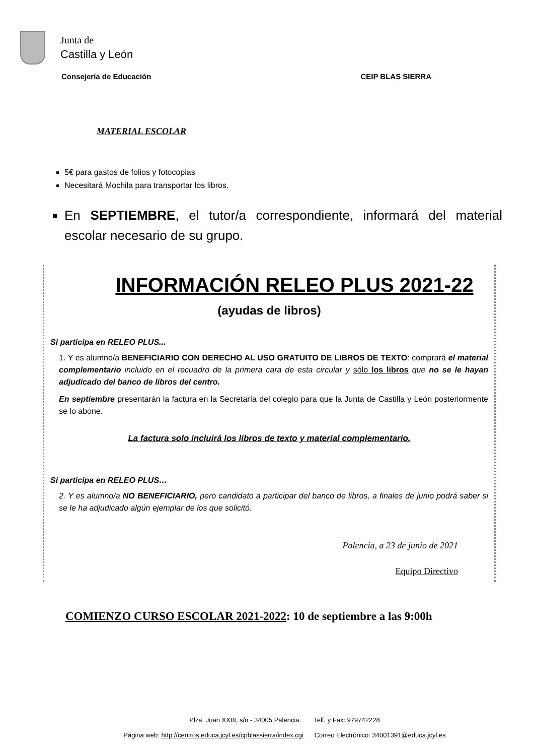Junta de
Castilla y León
Consejería de Educación CEIP BLAS SIERRA
MATERIAL ESCOLAR
5€ para gastos de folios y fotocopias
Necesitará Mochila para transportar los libros.
En SEPTIEMBRE, el tutor/a correspondiente, informará del material escolar necesario de su grupo.
INFORMACIÓN RELEO PLUS 2021-22
(ayudas de libros)
Si participa en RELEO PLUS...
1. Y es alumno/a BENEFICIARIO CON DERECHO AL USO GRATUITO DE LIBROS DE TEXTO: comprará el material complementario incluido en el recuadro de la primera cara de esta circular y sólo los libros que no se le hayan adjudicado del banco de libros del centro.
En septiembre presentarán la factura en la Secretaría del colegio para que la Junta de Castilla y León posteriormente se lo abone.
La factura solo incluirá los libros de texto y material complementario.
Si participa en RELEO PLUS…
2. Y es alumno/a NO BENEFICIARIO, pero candidato a participar del banco de libros, a finales de junio podrá saber si se le ha adjudicado algún ejemplar de los que solicitó.
Palencia, a 23 de junio de 2021
Equipo Directivo
COMIENZO CURSO ESCOLAR 2021-2022: 10 de septiembre a las 9:00h
Plza. Juan XXIII, s/n - 34005 Palencia. Telf. y Fax: 979742228
Página web: http://centros.educa.jcyl.es/cpblassierra/index.cgi Correo Electrónico: 34001391@educa.jcyl.es